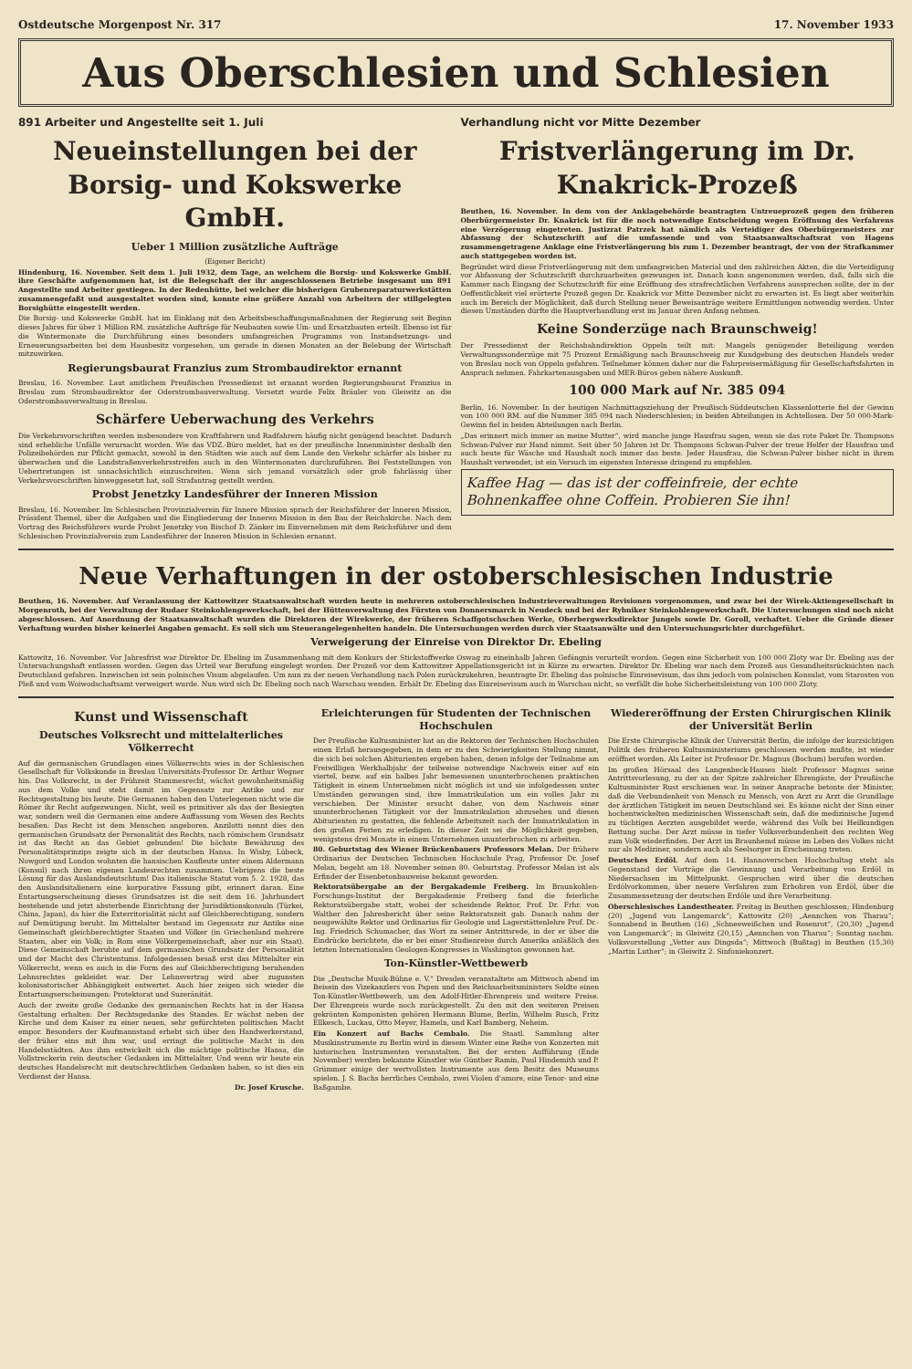Ostdeutsche Morgenpost Nr. 317 17. November 1933
Aus Oberschlesien und Schlesien
891 Arbeiter und Angestellte seit 1. Juli
Neueinstellungen bei der Borsig- und Kokswerke GmbH.
Ueber 1 Million zusätzliche Aufträge
(Eigener Bericht)
Hindenburg, 16. November. Seit dem 1. Juli 1932, dem Tage, an welchem die Borsig- und Kokswerke GmbH. ihre Geschäfte aufgenommen hat, ist die Belegschaft der ihr angeschlossenen Betriebe insgesamt um 891 Angestellte und Arbeiter gestiegen. In der Redenhütte, bei welcher die bisherigen Grubenreparaturwerkstätten zusammengefaßt und ausgestaltet worden sind, konnte eine größere Anzahl von Arbeitern der stillgelegten Borsighütte eingestellt werden.
Die Borsig- und Kokswerke GmbH. hat im Einklang mit den Arbeitsbeschaffungsmaßnahmen der Regierung seit Beginn dieses Jahres für über 1 Million RM. zusätzliche Aufträge für Neubauten sowie Um- und Ersatzbauten erteilt. Ebenso ist für die Wintermonate die Durchführung eines besonders umfangreichen Programms von Instandsetzungs- und Erneuerungsarbeiten bei dem Hausbesitz vorgesehen, um gerade in diesen Monaten an der Belebung der Wirtschaft mitzuwirken.
Regierungsbaurat Franzius zum Strombaudirektor ernannt
Breslau, 16. November. Laut amtlichem Preußischen Pressedienst ist ernannt worden Regierungsbaurat Franzius in Breslau zum Strombaudirektor der Oderstrombauverwaltung. Versetzt wurde Felix Bräuler von Gleiwitz an die Oderstrombauverwaltung in Breslau.
Schärfere Ueberwachung des Verkehrs
Die Verkehrsvorschriften werden insbesondere von Kraftfahrern und Radfahrern häufig nicht genügend beachtet. Dadurch sind erhebliche Unfälle verursacht worden. Wie das VDZ.-Büro meldet, hat es der preußische Innenminister deshalb den Polizeibehörden zur Pflicht gemacht, sowohl in den Städten wie auch auf dem Lande den Verkehr schärfer als bisher zu überwachen und die Landstraßenverkehrsstreifen auch in den Wintermonaten durchzuführen. Bei Feststellungen von Uebertretungen ist unnachsichtlich einzuschreiten. Wenn sich jemand vorsätzlich oder grob fahrlässig über Verkehrsvorschriften hinweggesetzt hat, soll Strafantrag gestellt werden.
Probst Jenetzky Landesführer der Inneren Mission
Breslau, 16. November. Im Schlesischen Provinzialverein für Innere Mission sprach der Reichsführer der Inneren Mission, Präsident Themel, über die Aufgaben und die Eingliederung der Inneren Mission in den Bau der Reichskirche. Nach dem Vortrag des Reichsführers wurde Probst Jenetzky von Bischof D. Zänker im Einvernehmen mit dem Reichsführer und dem Schlesischen Provinzialverein zum Landesführer der Inneren Mission in Schlesien ernannt.
Verhandlung nicht vor Mitte Dezember
Fristverlängerung im Dr. Knakrick-Prozeß
Beuthen, 16. November. In dem von der Anklagebehörde beantragten Untreueprozeß gegen den früheren Oberbürgermeister Dr. Knakrick ist für die noch notwendige Entscheidung wegen Eröffnung des Verfahrens eine Verzögerung eingetreten. Justizrat Patrzek hat nämlich als Verteidiger des Oberbürgermeisters zur Abfassung der Schutzschrift auf die umfassende und von Staatsanwaltschaftsrat von Hagens zusammengetragene Anklage eine Fristverlängerung bis zum 1. Dezember beantragt, der von der Strafkammer auch stattgegeben worden ist.
Begründet wird diese Fristverlängerung mit dem umfangreichen Material und den zahlreichen Akten, die die Verteidigung vor Abfassung der Schutzschrift durchzuarbeiten gezwungen ist. Danach kann angenommen werden, daß, falls sich die Kammer nach Eingang der Schutzschrift für eine Eröffnung des strafrechtlichen Verfahrens aussprechen sollte, der in der Oeffentlichkeit viel erörterte Prozeß gegen Dr. Knakrick vor Mitte Dezember nicht zu erwarten ist. Es liegt aber weiterhin auch im Bereich der Möglichkeit, daß durch Stellung neuer Beweisanträge weitere Ermittlungen notwendig werden. Unter diesen Umständen dürfte die Hauptverhandlung erst im Januar ihren Anfang nehmen.
Keine Sonderzüge nach Braunschweig!
Der Pressedienst der Reichsbahndirektion Oppeln teilt mit: Mangels genügender Beteiligung werden Verwaltungssonderzüge mit 75 Prozent Ermäßigung nach Braunschweig zur Kundgebung des deutschen Handels weder von Breslau noch von Oppeln gefahren. Teilnehmer können daher nur die Fahrpreisermäßigung für Gesellschaftsfahrten in Anspruch nehmen. Fahrkartenausgaben und MER-Büros geben nähere Auskunft.
100 000 Mark auf Nr. 385 094
Berlin, 16. November. In der heutigen Nachmittagsziehung der Preußisch-Süddeutschen Klassenlotterie fiel der Gewinn von 100 000 RM. auf die Nummer 385 094 nach Niederschlesien; in beiden Abteilungen in Achtellosen. Der 50 000-Mark-Gewinn fiel in beiden Abteilungen nach Berlin.
„Das erinnert mich immer an meine Mutter“, wird manche junge Hausfrau sagen, wenn sie das rote Paket Dr. Thompsons Schwan-Pulver zur Hand nimmt. Seit über 50 Jahren ist Dr. Thompsons Schwan-Pulver der treue Helfer der Hausfrau und auch heute für Wäsche und Haushalt noch immer das beste. Jeder Hausfrau, die Schwan-Pulver bisher nicht in ihrem Haushalt verwendet, ist ein Versuch im eigensten Interesse dringend zu empfehlen.
Kaffee Hag — das ist der coffeinfreie, der echte Bohnenkaffee ohne Coffein. Probieren Sie ihn!
Neue Verhaftungen in der ostoberschlesischen Industrie
Beuthen, 16. November. Auf Veranlassung der Kattowitzer Staatsanwaltschaft wurden heute in mehreren ostoberschlesischen Industrieverwaltungen Revisionen vorgenommen, und zwar bei der Wirek-Aktiengesellschaft in Morgenroth, bei der Verwaltung der Rudaer Steinkohlengewerkschaft, bei der Hüttenverwaltung des Fürsten von Donnersmarck in Neudeck und bei der Rybniker Steinkohlengewerkschaft. Die Untersuchungen sind noch nicht abgeschlossen. Auf Anordnung der Staatsanwaltschaft wurden die Direktoren der Wirekwerke, der früheren Schaffgotschschen Werke, Oberbergwerksdirektor Jungels sowie Dr. Goroll, verhaftet. Ueber die Gründe dieser Verhaftung wurden bisher keinerlei Angaben gemacht. Es soll sich um Steuerangelegenheiten handeln. Die Untersuchungen werden durch vier Staatsanwälte und den Untersuchungsrichter durchgeführt.
Verweigerung der Einreise von Direktor Dr. Ebeling
Kattowitz, 16. November. Vor Jahresfrist war Direktor Dr. Ebeling im Zusammenhang mit dem Konkurs der Stickstoffwerke Oswag zu eineinhalb Jahren Gefängnis verurteilt worden. Gegen eine Sicherheit von 100 000 Zloty war Dr. Ebeling aus der Untersuchungshaft entlassen worden. Gegen das Urteil war Berufung eingelegt worden. Der Prozeß vor dem Kattowitzer Appellationsgericht ist in Kürze zu erwarten. Direktor Dr. Ebeling war nach dem Prozeß aus Gesundheitsrücksichten nach Deutschland gefahren. Inzwischen ist sein polnisches Visum abgelaufen. Um nun zu der neuen Verhandlung nach Polen zurückzukehren, beantragte Dr. Ebeling das polnische Einreisevisum, das ihm jedoch vom polnischen Konsulat, vom Starosten von Pleß und vom Woiwodschaftsamt verweigert wurde. Nun wird sich Dr. Ebeling noch nach Warschau wenden. Erhält Dr. Ebeling das Einreisevisum auch in Warschau nicht, so verfällt die hohe Sicherheitsleistung von 100 000 Zloty.
Kunst und Wissenschaft
Deutsches Volksrecht und mittelalterliches Völkerrecht
Auf die germanischen Grundlagen eines Völkerrechts wies in der Schlesischen Gesellschaft für Volkskunde in Breslau Universitäts-Professor Dr. Arthur Wegner hin. Das Volksrecht, in der Frühzeit Stammesrecht, wächst gewohnheitsmäßig aus dem Volke und steht damit im Gegensatz zur Antike und zur Rechtsgestaltung bis heute. Die Germanen haben den Unterlegenen nicht wie die Römer ihr Recht aufgezwungen. Nicht, weil es primitiver als das der Besiegten war, sondern weil die Germanen eine andere Auffassung vom Wesen des Rechts besaßen: Das Recht ist dem Menschen angeboren. Anzilotti nennt dies den germanischen Grundsatz der Personalität des Rechts, nach römischem Grundsatz ist das Recht an das Gebiet gebunden! Die höchste Bewährung des Personalitätsprinzips zeigte sich in der deutschen Hansa. In Wisby, Lübeck, Nowgord und London wohnten die hansischen Kaufleute unter einem Aldermann (Konsul) nach ihren eigenen Landesrechten zusammen. Uebrigens die beste Lösung für das Auslandsdeutschtum! Das italienische Statut vom 5. 2. 1928, das den Auslandsitalienern eine korporative Fassung gibt, erinnert daran. Eine Entartungserscheinung dieses Grundsatzes ist die seit dem 16. Jahrhundert bestehende und jetzt absterbende Einrichtung der Jurisdiktionskonsuln (Türkei, China, Japan), da hier die Exterritorialität nicht auf Gleichberechtigung, sondern auf Demütigung beruht. Im Mittelalter bestand im Gegensatz zur Antike eine Gemeinschaft gleichberechtigter Staaten und Völker (in Griechenland mehrere Staaten, aber ein Volk; in Rom eine Völkergemeinschaft, aber nur ein Staat). Diese Gemeinschaft beruhte auf dem germanischen Grundsatz der Personalität und der Macht des Christentums. Infolgedessen besaß erst das Mittelalter ein Völkerrecht, wenn es auch in die Form des auf Gleichberechtigung beruhenden Lehnsrechtes gekleidet war. Der Lehnsvertrag wird aber zugunsten kolonisatorischer Abhängigkeit entwertet. Auch hier zeigen sich wieder die Entartungserscheinungen: Protektorat und Suzeränität.
Auch der zweite große Gedanke des germanischen Rechts hat in der Hansa Gestaltung erhalten: Der Rechtsgedanke des Standes. Er wächst neben der Kirche und dem Kaiser zu einer neuen, sehr gefürchteten politischen Macht empor. Besonders der Kaufmannstand erhebt sich über den Handwerkerstand, der früher eins mit ihm war, und erringt die politische Macht in den Handelsstädten. Aus ihm entwickelt sich die mächtige politische Hansa, die Vollstreckerin rein deutscher Gedanken im Mittelalter. Und wenn wir heute ein deutsches Handelsrecht mit deutschrechtlichen Gedanken haben, so ist dies ein Verdienst der Hansa.
Dr. Josef Krusche.
Erleichterungen für Studenten der Technischen Hochschulen
Der Preußische Kultusminister hat an die Rektoren der Technischen Hochschulen einen Erlaß herausgegeben, in dem er zu den Schwierigkeiten Stellung nimmt, die sich bei solchen Abiturienten ergeben haben, denen infolge der Teilnahme am Freiwilligen Werkhalbjahr der teilweise notwendige Nachweis einer auf ein viertel, bezw. auf ein halbes Jahr bemessenen ununterbrochenen praktischen Tätigkeit in einem Unternehmen nicht möglich ist und sie infolgedessen unter Umständen gezwungen sind, ihre Immatrikulation um ein volles Jahr zu verschieben. Der Minister ersucht daher, von dem Nachweis einer ununterbrochenen Tätigkeit vor der Immatrikulation abzusehen und diesen Abiturienten zu gestatten, die fehlende Arbeitszeit nach der Immatrikulation in den großen Ferien zu erledigen. In dieser Zeit sei die Möglichkeit gegeben, wenigstens drei Monate in einem Unternehmen ununterbrochen zu arbeiten.
80. Geburtstag des Wiener Brückenbauers Professors Melan. Der frühere Ordinarius der Deutschen Technischen Hochschule Prag, Professor Dr. Josef Melan, begeht am 18. November seinen 80. Geburtstag. Professor Melan ist als Erfinder der Eisenbetonbauweise bekannt geworden.
Rektoratsübergabe an der Bergakademie Freiberg. Im Braunkohlen-Forschungs-Institut der Bergakademie Freiberg fand die feierliche Rektoratsübergabe statt, wobei der scheidende Rektor, Prof. Dr. Frhr. von Walther den Jahresbericht über seine Rektoratszeit gab. Danach nahm der neugewählte Rektor und Ordinarius für Geologie und Lagerstättenlehre Prof. Dr.-Ing. Friedrich Schumacher, das Wort zu seiner Antrittsrede, in der er über die Eindrücke berichtete, die er bei einer Studienreise durch Amerika anläßlich des letzten Internationalen Geologen-Kongresses in Washington gewonnen hat.
Ton-Künstler-Wettbewerb
Die „Deutsche Musik-Bühne e. V.“ Dresden veranstaltete am Mittwoch abend im Beisein des Vizekanzlers von Papen und des Reichsarbeitsministers Seldte einen Ton-Künstler-Wettbewerb, um den Adolf-Hitler-Ehrenpreis und weitere Preise. Der Ehrenpreis wurde noch zurückgestellt. Zu den mit den weiteren Preisen gekrönten Komponisten gehören Hermann Blume, Berlin, Wilhelm Rusch, Fritz Ellkesch, Luckau, Otto Meyer, Hameln, und Karl Bamberg, Neheim.
Ein Konzert auf Bachs Cembalo. Die Staatl. Sammlung alter Musikinstrumente zu Berlin wird in diesem Winter eine Reihe von Konzerten mit historischen Instrumenten veranstalten. Bei der ersten Aufführung (Ende November) werden bekannte Künstler wie Günther Ramin, Paul Hindemith und P. Grümmer einige der wertvollsten Instrumente aus dem Besitz des Museums spielen. J. S. Bachs herrliches Cembalo, zwei Violen d'amore, eine Tenor- und eine Baßgambe.
Wiedereröffnung der Ersten Chirurgischen Klinik der Universität Berlin
Die Erste Chirurgische Klinik der Universität Berlin, die infolge der kurzsichtigen Politik des früheren Kultusministeriums geschlossen werden mußte, ist wieder eröffnet worden. Als Leiter ist Professor Dr. Magnus (Bochum) berufen worden.
Im großen Hörsaal des Langenbeck-Hauses hielt Professor Magnus seine Antrittsvorlesung, zu der an der Spitze zahlreicher Ehrengäste, der Preußische Kultusminister Rust erschienen war. In seiner Ansprache betonte der Minister, daß die Verbundenheit von Mensch zu Mensch, von Arzt zu Arzt die Grundlage der ärztlichen Tätigkeit im neuen Deutschland sei. Es könne nicht der Sinn einer hochentwickelten medizinischen Wissenschaft sein, daß die medizinische Jugend zu tüchtigen Aerzten ausgebildet werde, während das Volk bei Heilkundigen Rettung suche. Der Arzt müsse in tiefer Volksverbundenheit den rechten Weg zum Volk wiederfinden. Der Arzt im Braunhemd müsse im Leben des Volkes nicht nur als Mediziner, sondern auch als Seelsorger in Erscheinung treten.
Deutsches Erdöl. Auf dem 14. Hannoverschen Hochschultag steht als Gegenstand der Vorträge die Gewinnung und Verarbeitung von Erdöl in Niedersachsen im Mittelpunkt. Gesprochen wird über die deutschen Erdölvorkommen, über neuere Verfahren zum Erbohren von Erdöl, über die Zusammensetzung der deutschen Erdöle und ihre Verarbeitung.
Oberschlesisches Landestheater. Freitag in Beuthen geschlossen; Hindenburg (20) „Jugend von Langemarck“; Kattowitz (20) „Aennchen von Tharau“; Sonnabend in Beuthen (16) „Schneeweißchen und Rosenrot“, (20,30) „Jugend von Langemarck“; in Gleiwitz (20,15) „Aennchen von Tharau“; Sonntag nachm. Volksvorstellung „Vetter aus Dingsda“; Mittwoch (Bußtag) in Beuthen (15,30) „Martin Luther“; in Gleiwitz 2. Sinfoniekonzert.